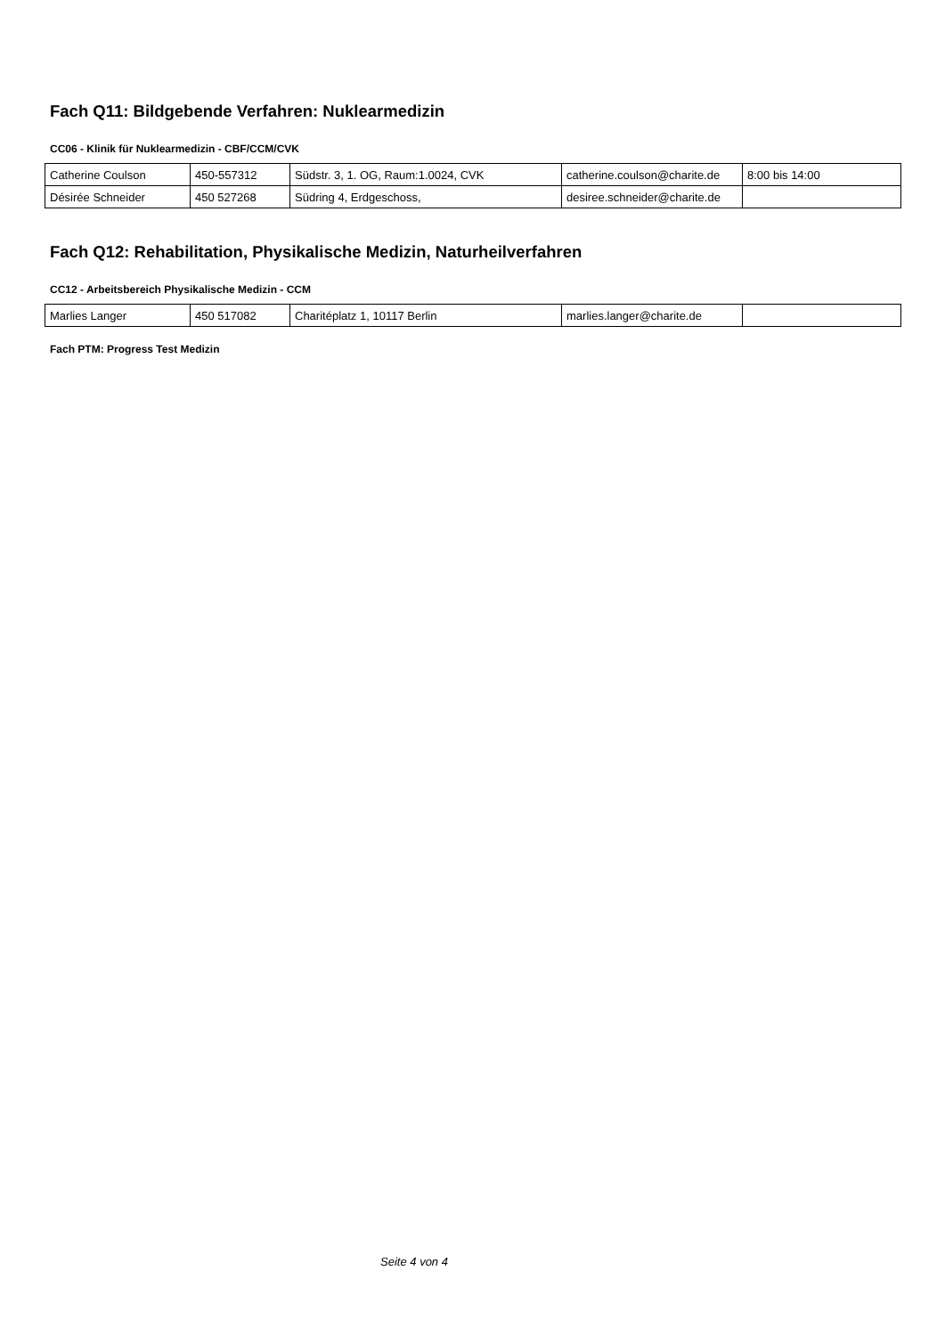Fach Q11: Bildgebende Verfahren: Nuklearmedizin
CC06 - Klinik für Nuklearmedizin - CBF/CCM/CVK
| Catherine Coulson | 450-557312 | Südstr. 3, 1. OG, Raum:1.0024, CVK | catherine.coulson@charite.de | 8:00 bis 14:00 |
| Désirée Schneider | 450 527268 | Südring 4, Erdgeschoss, | desiree.schneider@charite.de | |
Fach Q12: Rehabilitation, Physikalische Medizin, Naturheilverfahren
CC12 - Arbeitsbereich Physikalische Medizin - CCM
| Marlies Langer | 450 517082 | Charitéplatz 1, 10117 Berlin | marlies.langer@charite.de | |
Fach PTM: Progress Test Medizin
Seite 4 von 4